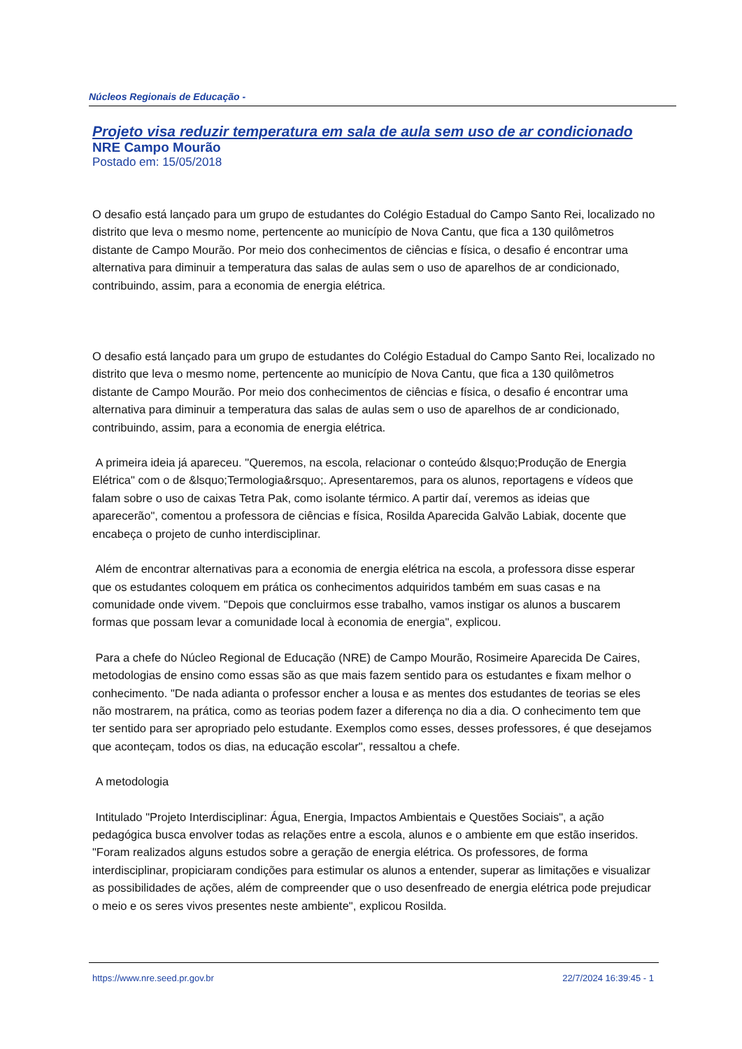Núcleos Regionais de Educação -
Projeto visa reduzir temperatura em sala de aula sem uso de ar condicionado
NRE Campo Mourão
Postado em: 15/05/2018
O desafio está lançado para um grupo de estudantes do Colégio Estadual do Campo Santo Rei, localizado no distrito que leva o mesmo nome, pertencente ao município de Nova Cantu, que fica a 130 quilômetros distante de Campo Mourão. Por meio dos conhecimentos de ciências e física, o desafio é encontrar uma alternativa para diminuir a temperatura das salas de aulas sem o uso de aparelhos de ar condicionado, contribuindo, assim, para a economia de energia elétrica.
O desafio está lançado para um grupo de estudantes do Colégio Estadual do Campo Santo Rei, localizado no distrito que leva o mesmo nome, pertencente ao município de Nova Cantu, que fica a 130 quilômetros distante de Campo Mourão. Por meio dos conhecimentos de ciências e física, o desafio é encontrar uma alternativa para diminuir a temperatura das salas de aulas sem o uso de aparelhos de ar condicionado, contribuindo, assim, para a economia de energia elétrica.
A primeira ideia já apareceu. "Queremos, na escola, relacionar o conteúdo &lsquo;Produção de Energia Elétrica" com o de &lsquo;Termologia&rsquo;. Apresentaremos, para os alunos, reportagens e vídeos que falam sobre o uso de caixas Tetra Pak, como isolante térmico. A partir daí, veremos as ideias que aparecerão", comentou a professora de ciências e física, Rosilda Aparecida Galvão Labiak, docente que encabeça o projeto de cunho interdisciplinar.
Além de encontrar alternativas para a economia de energia elétrica na escola, a professora disse esperar que os estudantes coloquem em prática os conhecimentos adquiridos também em suas casas e na comunidade onde vivem. "Depois que concluirmos esse trabalho, vamos instigar os alunos a buscarem formas que possam levar a comunidade local à economia de energia", explicou.
Para a chefe do Núcleo Regional de Educação (NRE) de Campo Mourão, Rosimeire Aparecida De Caires, metodologias de ensino como essas são as que mais fazem sentido para os estudantes e fixam melhor o conhecimento. "De nada adianta o professor encher a lousa e as mentes dos estudantes de teorias se eles não mostrarem, na prática, como as teorias podem fazer a diferença no dia a dia. O conhecimento tem que ter sentido para ser apropriado pelo estudante. Exemplos como esses, desses professores, é que desejamos que aconteçam, todos os dias, na educação escolar", ressaltou a chefe.
A metodologia
Intitulado "Projeto Interdisciplinar: Água, Energia, Impactos Ambientais e Questões Sociais", a ação pedagógica busca envolver todas as relações entre a escola, alunos e o ambiente em que estão inseridos. "Foram realizados alguns estudos sobre a geração de energia elétrica. Os professores, de forma interdisciplinar, propiciaram condições para estimular os alunos a entender, superar as limitações e visualizar as possibilidades de ações, além de compreender que o uso desenfreado de energia elétrica pode prejudicar o meio e os seres vivos presentes neste ambiente", explicou Rosilda.
https://www.nre.seed.pr.gov.br 22/7/2024 16:39:45 - 1